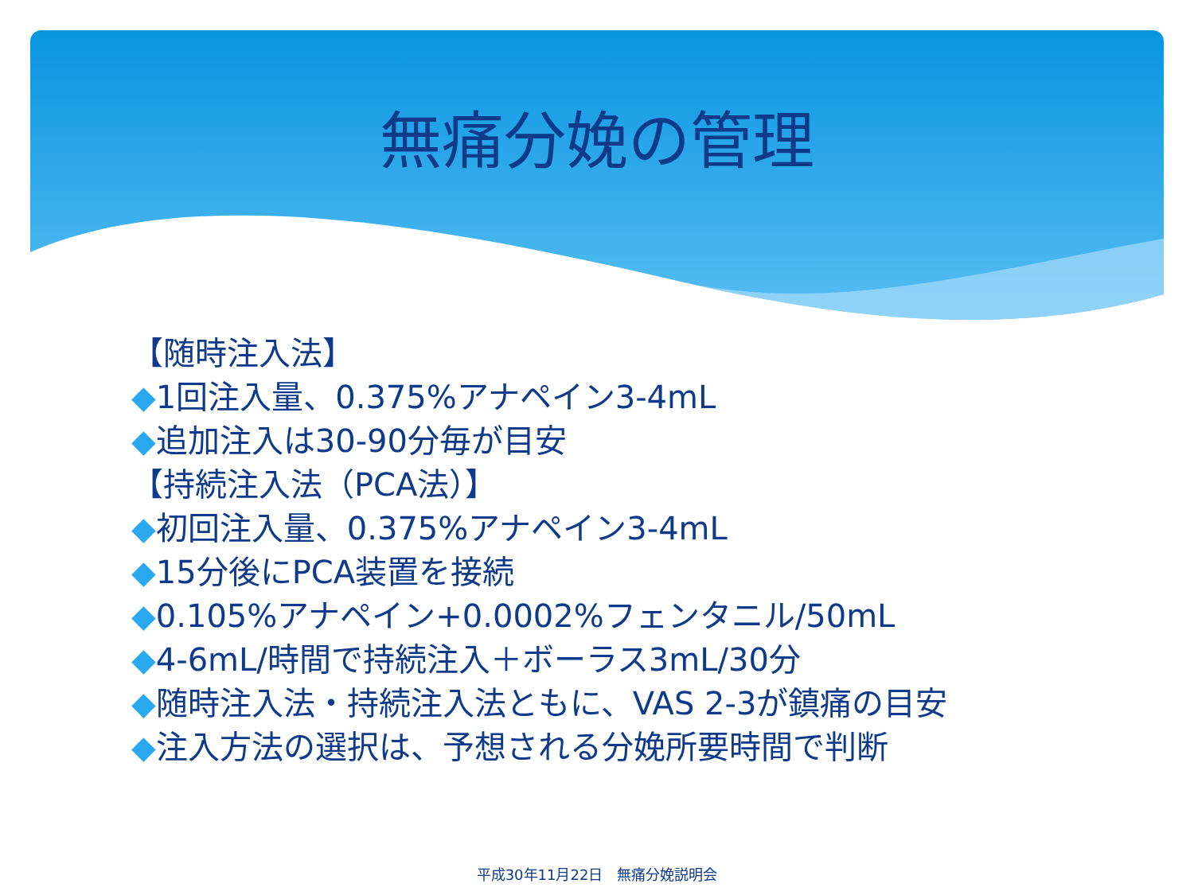無痛分娩の管理
【随時注入法】
◆1回注入量、0.375%アナペイン3-4mL
◆追加注入は30-90分毎が目安
【持続注入法（PCA法）】
◆初回注入量、0.375%アナペイン3-4mL
◆15分後にPCA装置を接続
◆0.105%アナペイン+0.0002%フェンタニル/50mL
◆4-6mL/時間で持続注入＋ボーラス3mL/30分
◆随時注入法・持続注入法ともに、VAS 2-3が鎮痛の目安
◆注入方法の選択は、予想される分娩所要時間で判断
平成30年11月22日　無痛分娩説明会